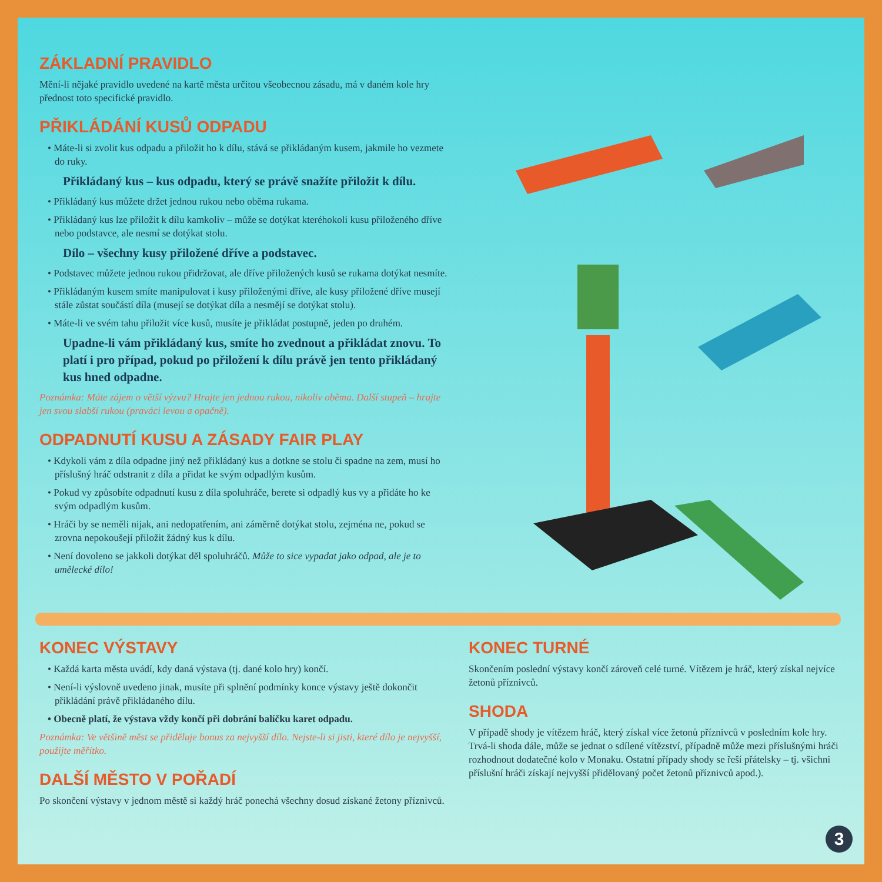ZÁKLADNÍ PRAVIDLO
Mění-li nějaké pravidlo uvedené na kartě města určitou všeobecnou zásadu, má v daném kole hry přednost toto specifické pravidlo.
PŘIKLÁDÁNÍ KUSŮ ODPADU
• Máte-li si zvolit kus odpadu a přiložit ho k dílu, stává se přikládaným kusem, jakmile ho vezmete do ruky.
Přikládaný kus – kus odpadu, který se právě snažíte přiložit k dílu.
• Přikládaný kus můžete držet jednou rukou nebo oběma rukama.
• Přikládaný kus lze přiložit k dílu kamkoliv – může se dotýkat kteréhokoli kusu přiloženého dříve nebo podstavce, ale nesmí se dotýkat stolu.
Dílo – všechny kusy přiložené dříve a podstavec.
• Podstavec můžete jednou rukou přidržovat, ale dříve přiložených kusů se rukama dotýkat nesmíte.
• Přikládaným kusem smíte manipulovat i kusy přiloženými dříve, ale kusy přiložené dříve musejí stále zůstat součástí díla (musejí se dotýkat díla a nesmějí se dotýkat stolu).
• Máte-li ve svém tahu přiložit více kusů, musíte je přikládat postupně, jeden po druhém.
Upadne-li vám přikládaný kus, smíte ho zvednout a přikládat znovu. To platí i pro případ, pokud po přiložení k dílu právě jen tento přikládaný kus hned odpadne.
Poznámka: Máte zájem o větší výzvu? Hrajte jen jednou rukou, nikoliv oběma. Další stupeň – hrajte jen svou slabší rukou (praváci levou a opačně).
ODPADNUTÍ KUSU A ZÁSADY FAIR PLAY
• Kdykoli vám z díla odpadne jiný než přikládaný kus a dotkne se stolu či spadne na zem, musí ho příslušný hráč odstranit z díla a přidat ke svým odpadlým kusům.
• Pokud vy způsobíte odpadnutí kusu z díla spoluhráče, berete si odpadlý kus vy a přidáte ho ke svým odpadlým kusům.
• Hráči by se neměli nijak, ani nedopatřením, ani záměrně dotýkat stolu, zejména ne, pokud se zrovna nepokoušejí přiložit žádný kus k dílu.
• Není dovoleno se jakkoli dotýkat děl spoluhráčů. Může to sice vypadat jako odpad, ale je to umělecké dílo!
KONEC VÝSTAVY
• Každá karta města uvádí, kdy daná výstava (tj. dané kolo hry) končí.
• Není-li výslovně uvedeno jinak, musíte při splnění podmínky konce výstavy ještě dokončit přikládání právě přikládaného dílu.
• Obecně platí, že výstava vždy končí při dobrání balíčku karet odpadu.
Poznámka: Ve většině měst se přiděluje bonus za nejvyšší dílo. Nejste-li si jisti, které dílo je nejvyšší, použijte měřítko.
DALŠÍ MĚSTO V POŘADÍ
Po skončení výstavy v jednom městě si každý hráč ponechá všechny dosud získané žetony příznivců.
KONEC TURNÉ
Skončením poslední výstavy končí zároveň celé turné. Vítězem je hráč, který získal nejvíce žetonů příznivců.
SHODA
V případě shody je vítězem hráč, který získal více žetonů příznivců v posledním kole hry. Trvá-li shoda dále, může se jednat o sdílené vítězství, případně může mezi příslušnými hráči rozhodnout dodatečné kolo v Monaku. Ostatní případy shody se řeší přátelsky – tj. všichni příslušní hráči získají nejvyšší přidělovaný počet žetonů příznivců apod.).
3